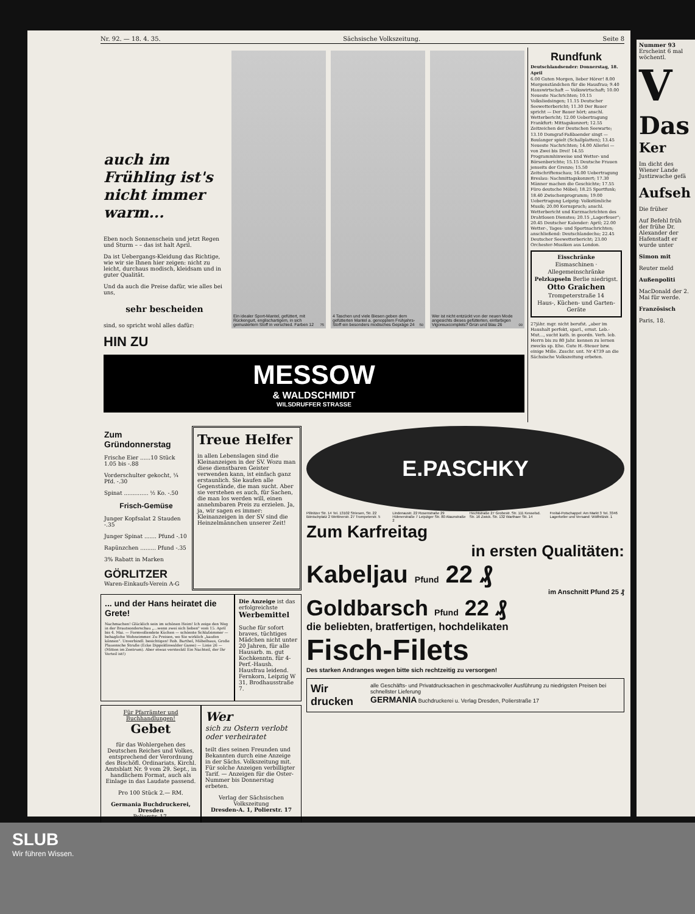Nr. 92. — 18. 4. 35. Sächsische Volkszeitung. Seite 8
auch im Frühling ist's nicht immer warm...
Eben noch Sonnenschein und jetzt Regen und Sturm – – das ist halt April.
Da ist Uebergangs-Kleidung das Richtige, wie wir sie Ihnen hier zeigen: nicht zu leicht, durchaus modisch, kleidsam und in guter Qualität.
Und da auch die Preise dafür, wie alles bei uns,
sehr bescheiden
sind, so spricht wohl alles dafür:
Ein idealer Sport-Mantel, gefüttert, mit Rückengurt, englischartigem, in sich gemustertem Stoff in verschied. Farben 12<sup>75</sup>
4 Taschen und viele Biesen geben dem gefütterten Mantel a. genopptem Frühjahrs-Stoff ein besonders modisches Gepräge 24<sup>50</sup>
Wer ist nicht entzückt von der neuen Mode angesichts dieses gefütterten, einfarbigen Vigoreuxcomplets? Grün und blau 26<sup>00</sup>
HIN ZU
MESSOW
& WALDSCHMIDT
WILSDRUFFER STRASSE
Rundfunk
Deutschlandsender: Donnerstag, 18. April
6.00 Guten Morgen, lieber Hörer! 8.00 Morgenständchen für die Hausfrau; 9.40 Hauswirtschaft — Volkswirtschaft; 10.00 Neueste Nachrichten; 10.15 Volksliedsingen; 11.15 Deutscher Seewetterbericht; 11.30 Der Bauer spricht — Der Bauer hört; anschl. Wetterbericht; 12.00 Uebertragung Frankfurt: Mittagskonzert; 12.55 Zeitzeichen der Deutschen Seewarte; 13.10 Domgraf-Faßbaender singt — Boulanger spielt (Schallplatten); 13.45 Neueste Nachrichten; 14.00 Allerlei — von Zwei bis Drei! 14.55 Programmhinweise und Wetter- und Börsenberichte; 15.15 Deutsche Frauen jenseits der Grenze; 15.50 Zeitschriftenschau; 16.00 Uebertragung Breslau: Nachmittagskonzert; 17.30 Männer machen die Geschichte; 17.55 Füro deutsche Möbel; 18.25 Sportfunk; 18.40 Zwischenprogramm; 19.00 Uebertragung Leipzig: Volkstümliche Musik; 20.00 Kernspruch; anschl. Wetterbericht und Kurznachrichten des Drahtlosen Dienstes; 20.15 „Lagerfeuer"; 20.45 Deutscher Kalender: April; 22.00 Wetter-, Tages- und Sportnachrichten; anschließend: Deutschlandecho; 22.45 Deutscher Seewetterbericht; 23.00 Orchester-Musiken aus London.
Eisschränke
Eismaschinen · Allegemeinschränke
Pelzkapseln Berlie niedrigst.
Otto Graichen
Trompeterstraße 14
Haus-, Küchen- und Garten-Geräte
27jähr. mgr. nicht berufst. „aber im Haushalt perfekt, sparl., ernst. Leb.-Mut..., sucht kath. in geordn. Verh. leb. Herrn bis zu 80 Jahr. kennen zu lernen zwecks sp. Ehe. Gute H.-Steuer bzw. einige Mille. Zuschr. unt. Nr 4739 an die Sächsische Volkszeitung erbeten.
Zum Gründonnerstag
Frische Eier ......10 Stück 1.05 bis -.88
Vorderschulter gekocht, ¼ Pfd. -.30
Spinat .............. ½ Ko. -.50
Frisch-Gemüse
Junger Kopfsalat 2 Stauden -.35
Junger Spinat ....... Pfund -.10
Rapünzchen ......... Pfund -.35
3% Rabatt in Marken
GÖRLITZER
Waren-Einkaufs-Verein A-G
Treue Helfer
in allen Lebenslagen sind die Kleinanzeigen in der SV. Wozu man diese dienstbaren Geister verwenden kann, ist einfach ganz erstaunlich. Sie kaufen alle Gegenstände, die man sucht. Aber sie verstehen es auch, für Sachen, die man los werden will, einen annehmbaren Preis zu erzielen. Ja, ja, wir sagen es immer: Kleinanzeigen in der SV sind die Heinzelmännchen unserer Zeit!
... und der Hans heiratet die Grete!
Nachmachen! Glücklich sein im schönen Heim! Ich zeige den Weg in der Brautsonderschau „...wenn zwei sich lieben" vom 15. April bis 4. Mai. — Formvollendete Küchen — schönste Schlafzimmer — behagliche Wohnzimmer. Zu Preisen, wo Sie wirklich „kaufen können". Unverbindl. besichtigen! Rob. Barthel, Möbelhaus, Große Plauensche Straße (Ecke Dippoldiswalder Gasse) — Linie 26 — (Mitten im Zentrum). Aber etwas verstecktl Ein Nachteil, der Ihr Vorteil ist!)
Die Anzeige ist das erfolgreichste Werbemittel
Suche für sofort braves, tüchtiges Mädchen nicht unter 20 Jahren, für alle Hausarb. m. gut Kochkenntn. für 4-Perf.-Haush. Hausfrau leidend. Fernkorn, Leipzig W 31, Brodhausstraße 7.
Für Pfarrämter und Buchhandlungen!
Gebet
für das Wohlergehen des Deutschen Reiches und Volkes, entsprechend der Verordnung des Bischöfl. Ordinariats, Kirchl. Amtsblatt Nr. 9 vom 29. Sept., in handlichem Format, auch als Einlage in das Laudate passend.
Pro 100 Stück 2.— RM.
Germania Buchdruckerei, Dresden
Polierstr. 17.
Wer
sich zu Ostern verlobt oder verheiratet
teilt dies seinen Freunden und Bekannten durch eine Anzeige in der Sächs. Volkszeitung mit. Für solche Anzeigen verbilligter Tarif. — Anzeigen für die Oster-Nummer bis Donnerstag erbeten.
Verlag der Sächsischen Volkszeitung
Dresden-A. 1, Polierstr. 17
E.PASCHKY
Pillnitzer Str. 14 Tel. 13102 Striesen, Str. 22 Bönischplatz 2 Wettinerstr. 27 Trompeterstr. 5 Lindenaustr. 22 Rosenstraße 29 Hübnerstraße 7 Leipziger Str. 80 Alaunstraße 2 Hechtstraße 27 Grobestr. Str. 111 Kesselsd. Str. 16 Zwick. Str. 132 Warthaer Str. 14 Freital-Potschappel: Am Markt 3 Tel. 3346 Lagerkeller und Versand: Wölfnitzstr. 1
Zum Karfreitag
in ersten Qualitäten:
Kabeljau Pfund 22 ₰
im Anschnitt Pfund 25 ₰
Goldbarsch Pfund 22 ₰
die beliebten, bratfertigen, hochdelikaten
Fisch-Filets
Des starken Andranges wegen bitte sich rechtzeitig zu versorgen!
Wir drucken alle Geschäfts- und Privatdrucksachen in geschmackvoller Ausführung zu niedrigsten Preisen bei schnellster Lieferung
GERMANIA Buchdruckerei u. Verlag Dresden, Polierstraße 17
Nummer 93
Erscheint 6 mal wöchentl.
V
Das
Ker
Im dicht des Wiener Lande Justizwache gefä
Aufseh
Die früher
Auf Befehl früh der frühe Dr. Alexander der Hafenstadt er wurde unter
Simon mit
Reuter meld
Außenpoliti
MacDonald der 2. Mai für werde.
Französisch
Paris, 18.
SLUB
Wir führen Wissen.